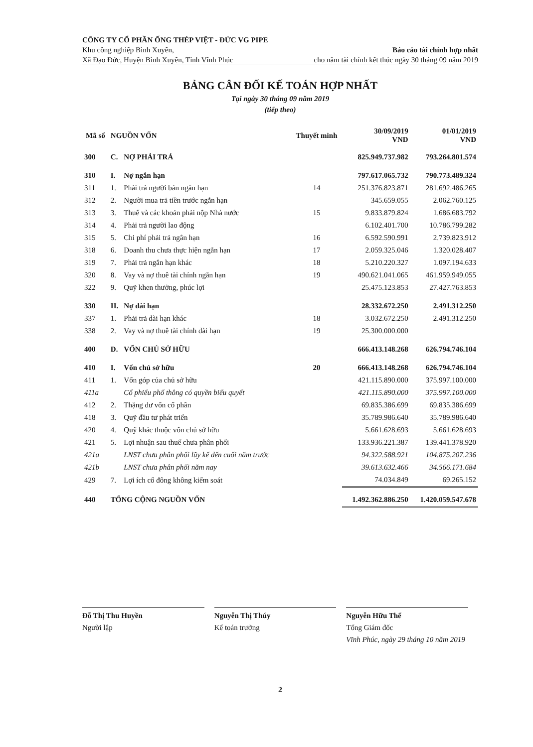CÔNG TY CỔ PHẦN ỐNG THÉP VIỆT - ĐỨC VG PIPE
Khu công nghiệp Bình Xuyên, Báo cáo tài chính hợp nhất
Xã Đạo Đức, Huyện Bình Xuyên, Tỉnh Vĩnh Phúc cho năm tài chính kết thúc ngày 30 tháng 09 năm 2019
BẢNG CÂN ĐỐI KẾ TOÁN HỢP NHẤT
Tại ngày 30 tháng 09 năm 2019
(tiếp theo)
| Mã số | NGUỒN VỐN | | Thuyết minh | 30/09/2019 VND | 01/01/2019 VND |
| --- | --- | --- | --- | --- | --- |
| 300 | C. | NỢ PHẢI TRẢ | | 825.949.737.982 | 793.264.801.574 |
| 310 | I. | Nợ ngắn hạn | | 797.617.065.732 | 790.773.489.324 |
| 311 | 1. | Phải trả người bán ngắn hạn | 14 | 251.376.823.871 | 281.692.486.265 |
| 312 | 2. | Người mua trả tiền trước ngắn hạn | | 345.659.055 | 2.062.760.125 |
| 313 | 3. | Thuế và các khoản phải nộp Nhà nước | 15 | 9.833.879.824 | 1.686.683.792 |
| 314 | 4. | Phải trả người lao động | | 6.102.401.700 | 10.786.799.282 |
| 315 | 5. | Chi phí phải trả ngắn hạn | 16 | 6.592.590.991 | 2.739.823.912 |
| 318 | 6. | Doanh thu chưa thực hiện ngắn hạn | 17 | 2.059.325.046 | 1.320.028.407 |
| 319 | 7. | Phải trả ngắn hạn khác | 18 | 5.210.220.327 | 1.097.194.633 |
| 320 | 8. | Vay và nợ thuê tài chính ngắn hạn | 19 | 490.621.041.065 | 461.959.949.055 |
| 322 | 9. | Quỹ khen thưởng, phúc lợi | | 25.475.123.853 | 27.427.763.853 |
| 330 | II. | Nợ dài hạn | | 28.332.672.250 | 2.491.312.250 |
| 337 | 1. | Phải trả dài hạn khác | 18 | 3.032.672.250 | 2.491.312.250 |
| 338 | 2. | Vay và nợ thuê tài chính dài hạn | 19 | 25.300.000.000 | |
| 400 | D. | VỐN CHỦ SỞ HỮU | | 666.413.148.268 | 626.794.746.104 |
| 410 | I. | Vốn chủ sở hữu | 20 | 666.413.148.268 | 626.794.746.104 |
| 411 | 1. | Vốn góp của chủ sở hữu | | 421.115.890.000 | 375.997.100.000 |
| 411a | | Cổ phiếu phổ thông có quyền biểu quyết | | 421.115.890.000 | 375.997.100.000 |
| 412 | 2. | Thặng dư vốn cổ phần | | 69.835.386.699 | 69.835.386.699 |
| 418 | 3. | Quỹ đầu tư phát triển | | 35.789.986.640 | 35.789.986.640 |
| 420 | 4. | Quỹ khác thuộc vốn chủ sở hữu | | 5.661.628.693 | 5.661.628.693 |
| 421 | 5. | Lợi nhuận sau thuế chưa phân phối | | 133.936.221.387 | 139.441.378.920 |
| 421a | | LNST chưa phân phối lũy kế đến cuối năm trước | | 94.322.588.921 | 104.875.207.236 |
| 421b | | LNST chưa phân phối năm nay | | 39.613.632.466 | 34.566.171.684 |
| 429 | 7. | Lợi ích cổ đông không kiểm soát | | 74.034.849 | 69.265.152 |
| 440 | TỔNG CỘNG NGUỒN VỐN | | | 1.492.362.886.250 | 1.420.059.547.678 |
Đỗ Thị Thu Huyền
Người lập
Nguyễn Thị Thúy
Kế toán trưởng
Nguyễn Hữu Thể
Tổng Giám đốc
Vĩnh Phúc, ngày 29 tháng 10 năm 2019
2